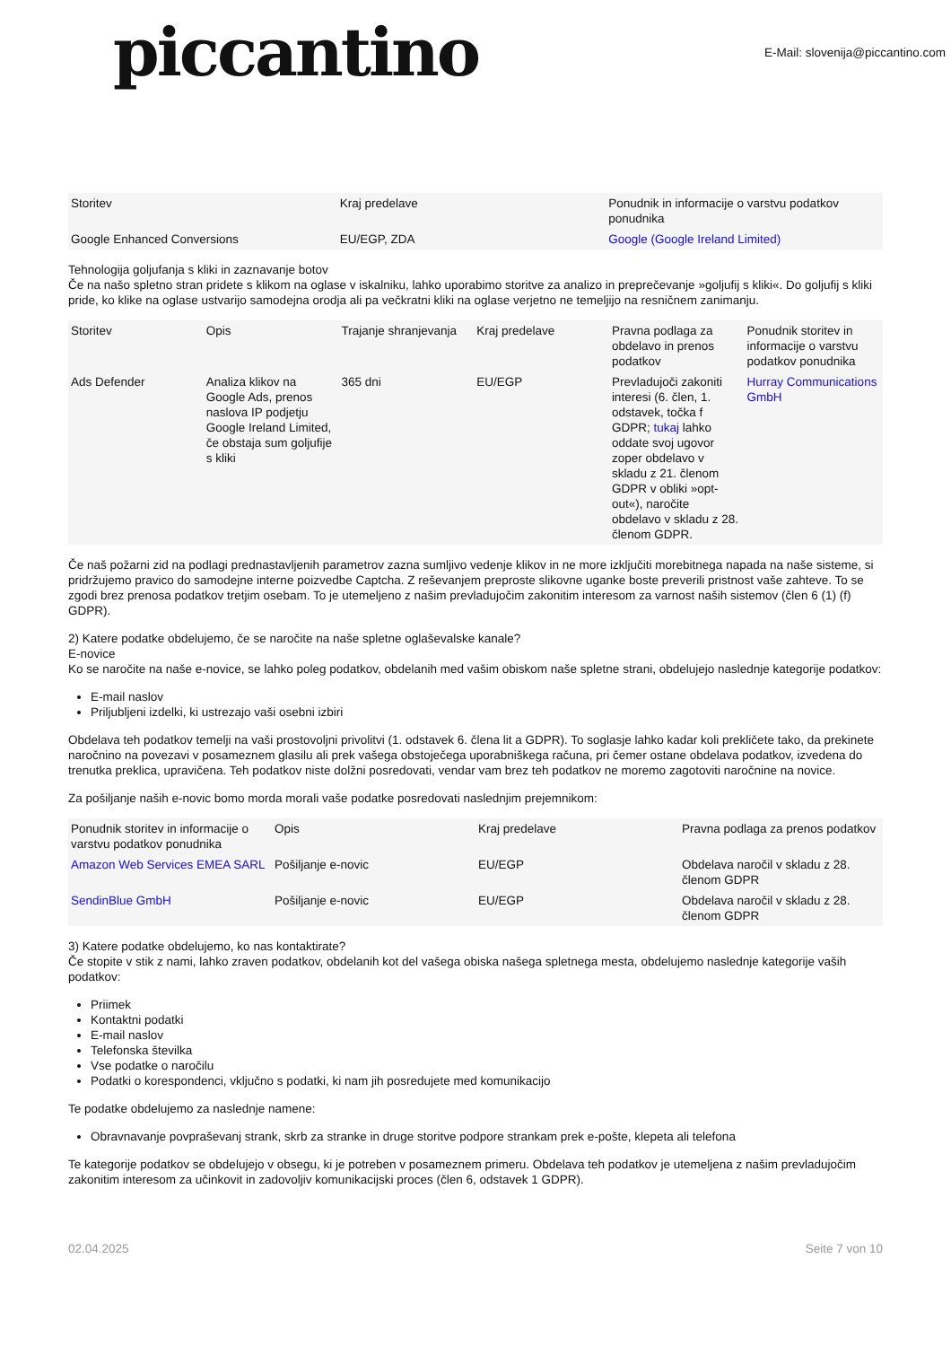piccantino
E-Mail: slovenija@piccantino.com
| Storitev | Kraj predelave | Ponudnik in informacije o varstvu podatkov ponudnika |
| --- | --- | --- |
| Google Enhanced Conversions | EU/EGP, ZDA | Google (Google Ireland Limited) |
Tehnologija goljufanja s kliki in zaznavanje botov
Če na našo spletno stran pridete s klikom na oglase v iskalniku, lahko uporabimo storitve za analizo in preprečevanje »goljufij s kliki«. Do goljufij s kliki pride, ko klike na oglase ustvarijo samodejna orodja ali pa večkratni kliki na oglase verjetno ne temeljijo na resničnem zanimanju.
| Storitev | Opis | Trajanje shranjevanja | Kraj predelave | Pravna podlaga za obdelavo in prenos podatkov | Ponudnik storitev in informacije o varstvu podatkov ponudnika |
| --- | --- | --- | --- | --- | --- |
| Ads Defender | Analiza klikov na Google Ads, prenos naslova IP podjetju Google Ireland Limited, če obstaja sum goljufije s kliki | 365 dni | EU/EGP | Prevladujoči zakoniti interesi (6. člen, 1. odstavek, točka f GDPR; tukaj lahko oddate svoj ugovor zoper obdelavo v skladu z 21. členom GDPR v obliki »opt-out«), naročite obdelavo v skladu z 28. členom GDPR. | Hurray Communications GmbH |
Če naš požarni zid na podlagi prednastavljenih parametrov zazna sumljivo vedenje klikov in ne more izključiti morebitnega napada na naše sisteme, si pridržujemo pravico do samodejne interne poizvedbe Captcha. Z reševanjem preproste slikovne uganke boste preverili pristnost vaše zahteve. To se zgodi brez prenosa podatkov tretjim osebam. To je utemeljeno z našim prevladujočim zakonitim interesom za varnost naših sistemov (člen 6 (1) (f) GDPR).
2) Katere podatke obdelujemo, če se naročite na naše spletne oglaševalske kanale?
E-novice
Ko se naročite na naše e-novice, se lahko poleg podatkov, obdelanih med vašim obiskom naše spletne strani, obdelujejo naslednje kategorije podatkov:
E-mail naslov
Priljubljeni izdelki, ki ustrezajo vaši osebni izbiri
Obdelava teh podatkov temelji na vaši prostovoljni privolitvi (1. odstavek 6. člena lit a GDPR). To soglasje lahko kadar koli prekličete tako, da prekinete naročnino na povezavi v posameznem glasilu ali prek vašega obstoječega uporabniškega računa, pri čemer ostane obdelava podatkov, izvedena do trenutka preklica, upravičena. Teh podatkov niste dolžni posredovati, vendar vam brez teh podatkov ne moremo zagotoviti naročnine na novice.
Za pošiljanje naših e-novic bomo morda morali vaše podatke posredovati naslednjim prejemnikom:
| Ponudnik storitev in informacije o varstvu podatkov ponudnika | Opis | Kraj predelave | Pravna podlaga za prenos podatkov |
| --- | --- | --- | --- |
| Amazon Web Services EMEA SARL | Pošiljanje e-novic | EU/EGP | Obdelava naročil v skladu z 28. členom GDPR |
| SendinBlue GmbH | Pošiljanje e-novic | EU/EGP | Obdelava naročil v skladu z 28. členom GDPR |
3) Katere podatke obdelujemo, ko nas kontaktirate?
Če stopite v stik z nami, lahko zraven podatkov, obdelanih kot del vašega obiska našega spletnega mesta, obdelujemo naslednje kategorije vaših podatkov:
Priimek
Kontaktni podatki
E-mail naslov
Telefonska številka
Vse podatke o naročilu
Podatki o korespondenci, vključno s podatki, ki nam jih posredujete med komunikacijo
Te podatke obdelujemo za naslednje namene:
Obravnavanje povpraševanj strank, skrb za stranke in druge storitve podpore strankam prek e-pošte, klepeta ali telefona
Te kategorije podatkov se obdelujejo v obsegu, ki je potreben v posameznem primeru. Obdelava teh podatkov je utemeljena z našim prevladujočim zakonitim interesom za učinkovit in zadovoljiv komunikacijski proces (člen 6, odstavek 1 GDPR).
02.04.2025 Seite 7 von 10